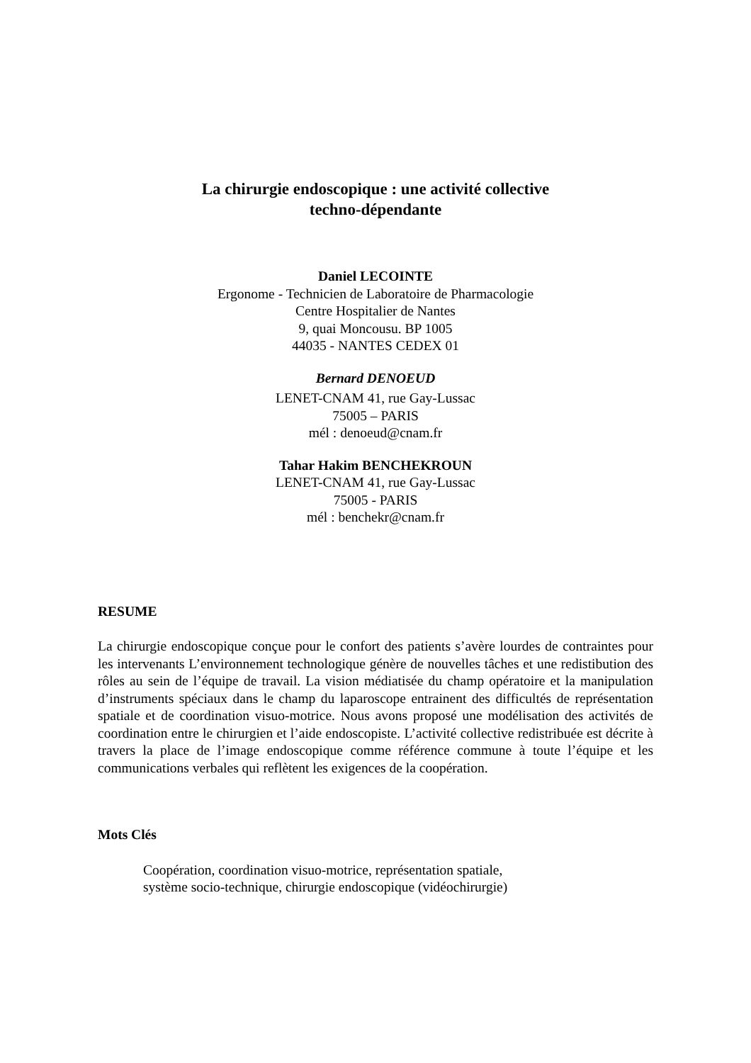La chirurgie endoscopique : une activité collective
techno-dépendante
Daniel LECOINTE
Ergonome - Technicien de Laboratoire de Pharmacologie
Centre Hospitalier de Nantes
9, quai Moncousu. BP 1005
44035 - NANTES CEDEX 01
Bernard DENOEUD
LENET-CNAM 41, rue Gay-Lussac
75005 – PARIS
mél : denoeud@cnam.fr
Tahar Hakim BENCHEKROUN
LENET-CNAM 41, rue Gay-Lussac
75005 - PARIS
mél : benchekr@cnam.fr
RESUME
La chirurgie endoscopique conçue pour le confort des patients s’avère lourdes de contraintes pour les intervenants L’environnement technologique génère de nouvelles tâches et une redistibution des rôles au sein de l’équipe de travail. La vision médiatisée du champ opératoire et la manipulation d’instruments spéciaux dans le champ du laparoscope entrainent des difficultés de représentation spatiale et de coordination visuo-motrice. Nous avons proposé une modélisation des activités de coordination entre le chirurgien et l’aide endoscopiste. L’activité collective redistribuée est décrite à travers la place de l’image endoscopique comme référence commune à toute l’équipe et les communications verbales qui reflètent les exigences de la coopération.
Mots Clés
Coopération, coordination visuo-motrice, représentation spatiale,
système socio-technique, chirurgie endoscopique (vidéochirurgie)